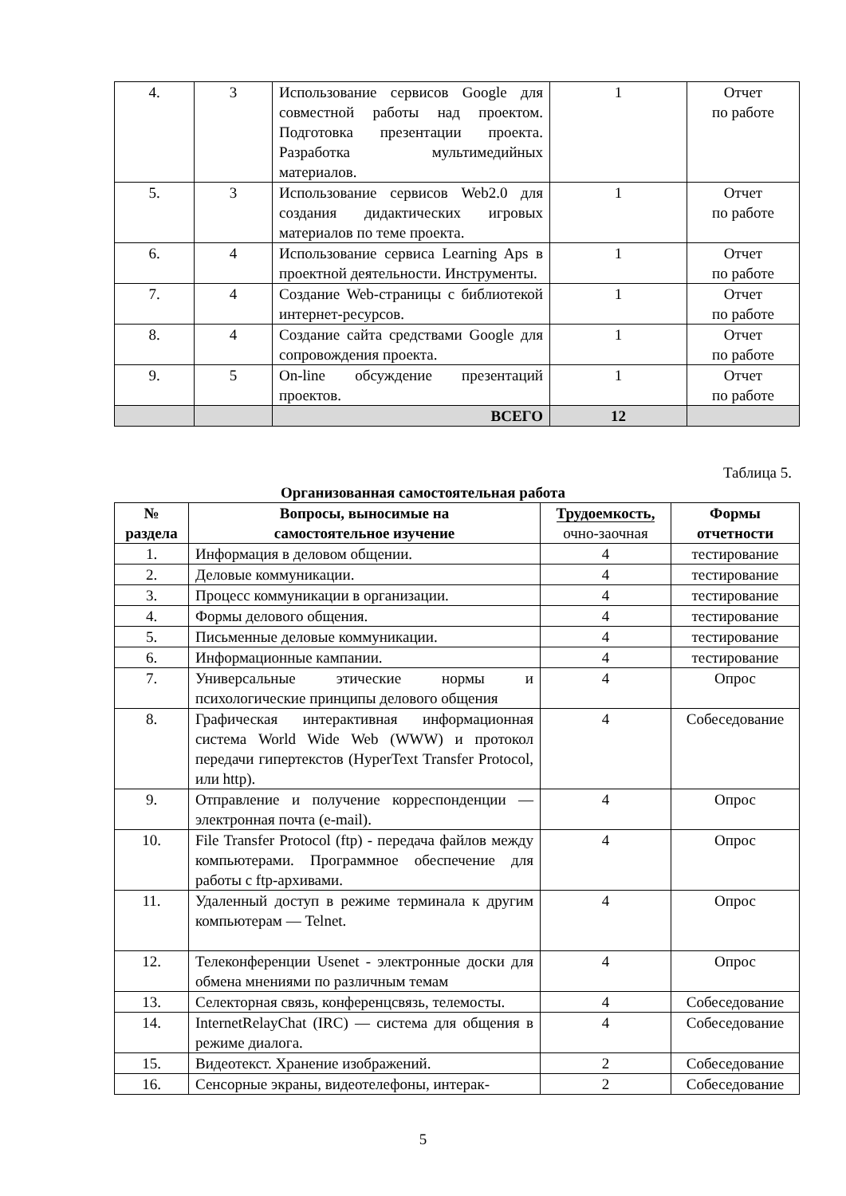| 4. | 3 | Использование сервисов Google для совместной работы над проектом. Подготовка презентации проекта. Разработка мультимедийных материалов. | 1 | Отчет по работе |
| 5. | 3 | Использование сервисов Web2.0 для создания дидактических игровых материалов по теме проекта. | 1 | Отчет по работе |
| 6. | 4 | Использование сервиса Learning Aps в проектной деятельности. Инструменты. | 1 | Отчет по работе |
| 7. | 4 | Создание Web-страницы с библиотекой интернет-ресурсов. | 1 | Отчет по работе |
| 8. | 4 | Создание сайта средствами Google для сопровождения проекта. | 1 | Отчет по работе |
| 9. | 5 | On-line обсуждение презентаций проектов. | 1 | Отчет по работе |
| | | ВСЕГО | 12 | |
Таблица 5.
Организованная самостоятельная работа
| № раздела | Вопросы, выносимые на самостоятельное изучение | Трудоемкость, очно-заочная | Формы отчетности |
| --- | --- | --- | --- |
| 1. | Информация в деловом общении. | 4 | тестирование |
| 2. | Деловые коммуникации. | 4 | тестирование |
| 3. | Процесс коммуникации в организации. | 4 | тестирование |
| 4. | Формы делового общения. | 4 | тестирование |
| 5. | Письменные деловые коммуникации. | 4 | тестирование |
| 6. | Информационные кампании. | 4 | тестирование |
| 7. | Универсальные этические нормы и психологические принципы делового общения | 4 | Опрос |
| 8. | Графическая интерактивная информационная система World Wide Web (WWW) и протокол передачи гипертекстов (HyperText Transfer Protocol, или http). | 4 | Собеседование |
| 9. | Отправление и получение корреспонденции — электронная почта (e-mail). | 4 | Опрос |
| 10. | File Transfer Protocol (ftp) - передача файлов между компьютерами. Программное обеспечение для работы с ftp-архивами. | 4 | Опрос |
| 11. | Удаленный доступ в режиме терминала к другим компьютерам — Telnet. | 4 | Опрос |
| 12. | Телеконференции Usenet - электронные доски для обмена мнениями по различным темам | 4 | Опрос |
| 13. | Селекторная связь, конференцсвязь, телемосты. | 4 | Собеседование |
| 14. | InternetRelayChat (IRC) — система для общения в режиме диалога. | 4 | Собеседование |
| 15. | Видеотекст. Хранение изображений. | 2 | Собеседование |
| 16. | Сенсорные экраны, видеотелефоны, интерак- | 2 | Собеседование |
5